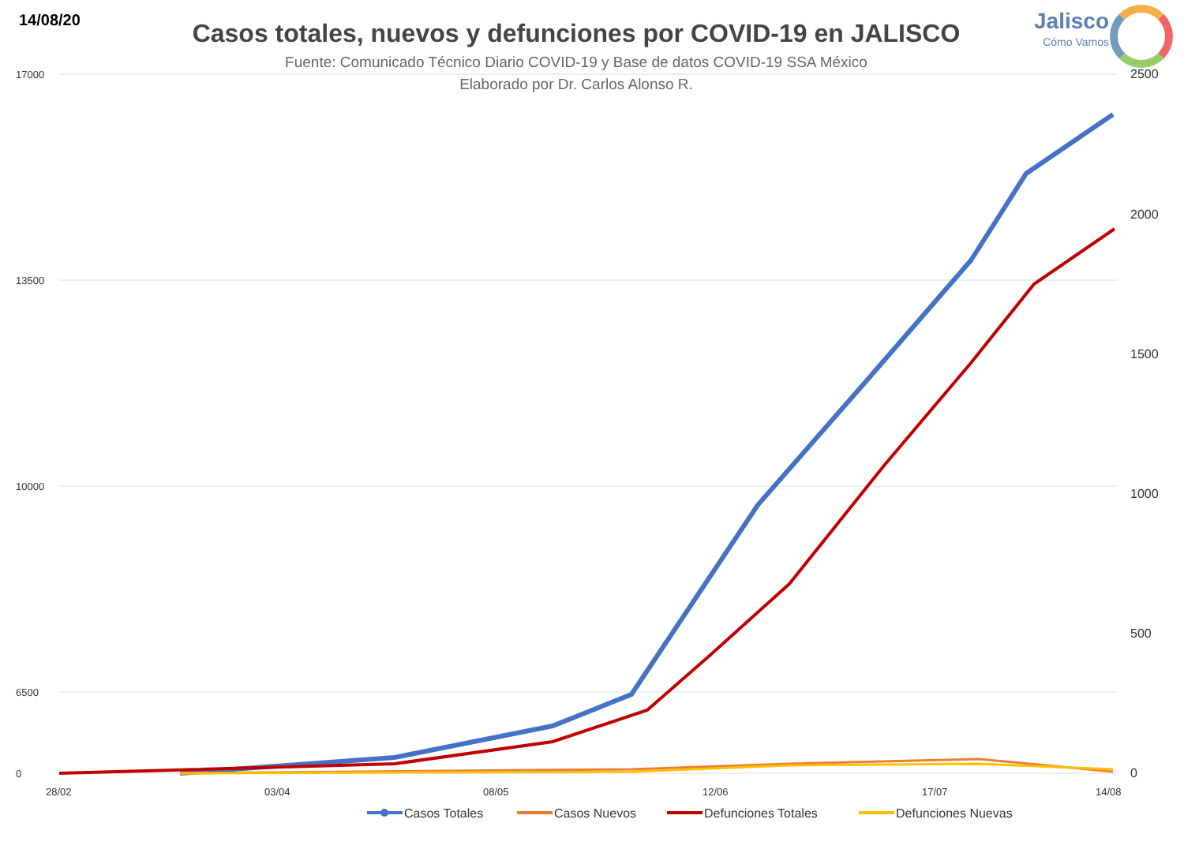14/08/20 Jalisco
Cómo Vamos
Casos totales, nuevos y defunciones por COVID-19 en JALISCO
Fuente: Comunicado Técnico Diario COVID-19 y Base de datos COVID-19 SSA México
Elaborado por Dr. Carlos Alonso R.
17000
13500
10000
6500
0
2500
2000
1500
1000
500
0
28/02
03/04
08/05
12/06
17/07
14/08
Casos Totales
Casos Nuevos
Defunciones Totales
Defunciones Nuevas